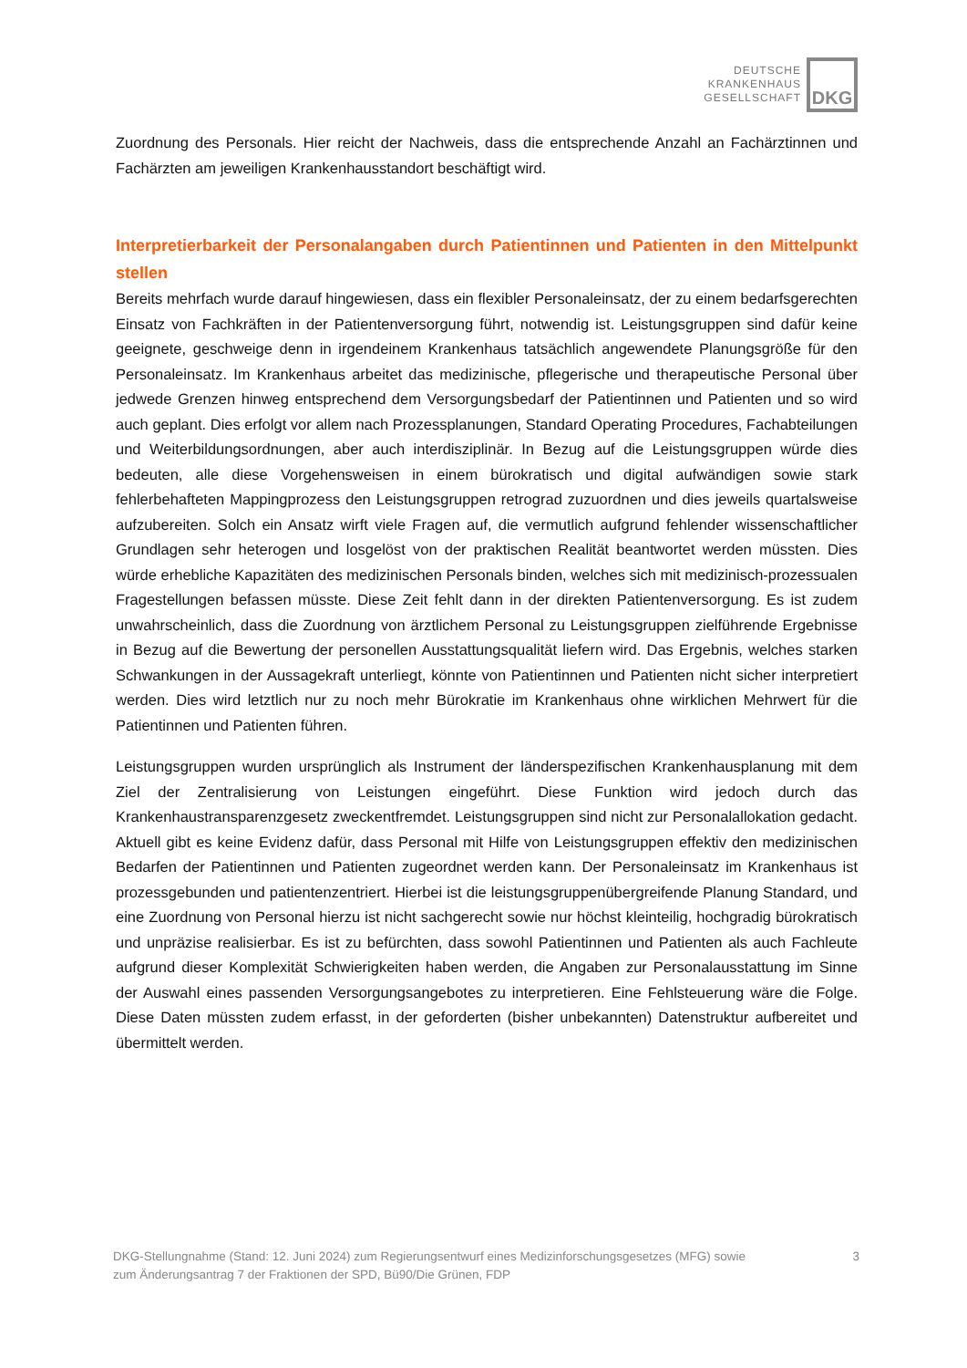DEUTSCHE
KRANKENHAUS
GESELLSCHAFT
DKG
Zuordnung des Personals. Hier reicht der Nachweis, dass die entsprechende Anzahl an Fachärztinnen und Fachärzten am jeweiligen Krankenhausstandort beschäftigt wird.
Interpretierbarkeit der Personalangaben durch Patientinnen und Patienten in den Mittelpunkt stellen
Bereits mehrfach wurde darauf hingewiesen, dass ein flexibler Personaleinsatz, der zu einem bedarfsgerechten Einsatz von Fachkräften in der Patientenversorgung führt, notwendig ist. Leistungsgruppen sind dafür keine geeignete, geschweige denn in irgendeinem Krankenhaus tatsächlich angewendete Planungsgröße für den Personaleinsatz. Im Krankenhaus arbeitet das medizinische, pflegerische und therapeutische Personal über jedwede Grenzen hinweg entsprechend dem Versorgungsbedarf der Patientinnen und Patienten und so wird auch geplant. Dies erfolgt vor allem nach Prozessplanungen, Standard Operating Procedures, Fachabteilungen und Weiterbildungsordnungen, aber auch interdisziplinär. In Bezug auf die Leistungsgruppen würde dies bedeuten, alle diese Vorgehensweisen in einem bürokratisch und digital aufwändigen sowie stark fehlerbehafteten Mappingprozess den Leistungsgruppen retrograd zuzuordnen und dies jeweils quartalsweise aufzubereiten. Solch ein Ansatz wirft viele Fragen auf, die vermutlich aufgrund fehlender wissenschaftlicher Grundlagen sehr heterogen und losgelöst von der praktischen Realität beantwortet werden müssten. Dies würde erhebliche Kapazitäten des medizinischen Personals binden, welches sich mit medizinisch-prozessualen Fragestellungen befassen müsste. Diese Zeit fehlt dann in der direkten Patientenversorgung. Es ist zudem unwahrscheinlich, dass die Zuordnung von ärztlichem Personal zu Leistungsgruppen zielführende Ergebnisse in Bezug auf die Bewertung der personellen Ausstattungsqualität liefern wird. Das Ergebnis, welches starken Schwankungen in der Aussagekraft unterliegt, könnte von Patientinnen und Patienten nicht sicher interpretiert werden. Dies wird letztlich nur zu noch mehr Bürokratie im Krankenhaus ohne wirklichen Mehrwert für die Patientinnen und Patienten führen.
Leistungsgruppen wurden ursprünglich als Instrument der länderspezifischen Krankenhausplanung mit dem Ziel der Zentralisierung von Leistungen eingeführt. Diese Funktion wird jedoch durch das Krankenhaustransparenzgesetz zweckentfremdet. Leistungsgruppen sind nicht zur Personalallokation gedacht. Aktuell gibt es keine Evidenz dafür, dass Personal mit Hilfe von Leistungsgruppen effektiv den medizinischen Bedarfen der Patientinnen und Patienten zugeordnet werden kann. Der Personaleinsatz im Krankenhaus ist prozessgebunden und patientenzentriert. Hierbei ist die leistungsgruppenübergreifende Planung Standard, und eine Zuordnung von Personal hierzu ist nicht sachgerecht sowie nur höchst kleinteilig, hochgradig bürokratisch und unpräzise realisierbar. Es ist zu befürchten, dass sowohl Patientinnen und Patienten als auch Fachleute aufgrund dieser Komplexität Schwierigkeiten haben werden, die Angaben zur Personalausstattung im Sinne der Auswahl eines passenden Versorgungsangebotes zu interpretieren. Eine Fehlsteuerung wäre die Folge. Diese Daten müssten zudem erfasst, in der geforderten (bisher unbekannten) Datenstruktur aufbereitet und übermittelt werden.
DKG-Stellungnahme (Stand: 12. Juni 2024) zum Regierungsentwurf eines Medizinforschungsgesetzes (MFG) sowie
zum Änderungsantrag 7 der Fraktionen der SPD, Bü90/Die Grünen, FDP
3